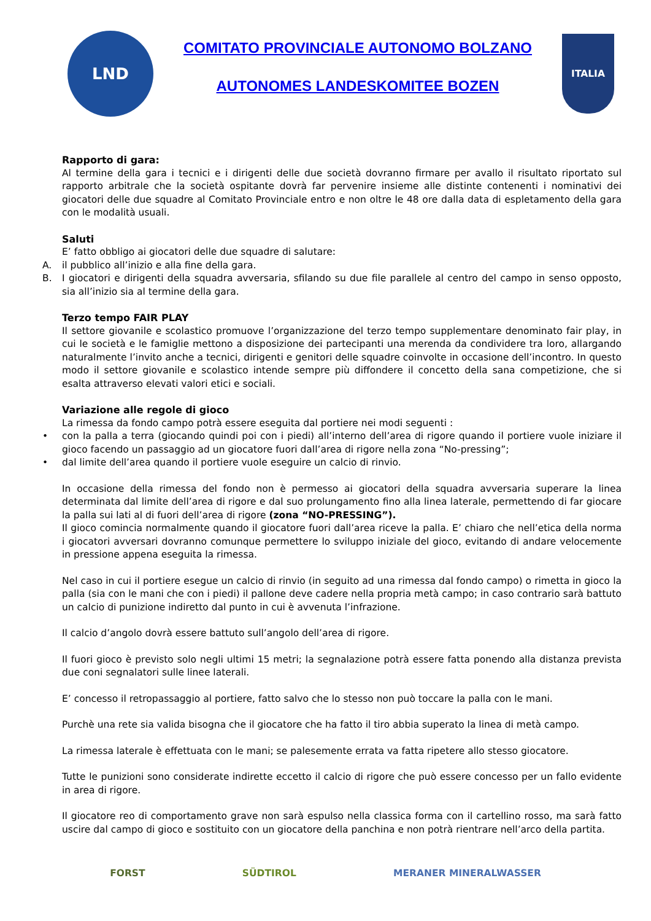LND
COMITATO PROVINCIALE AUTONOMO BOLZANO
AUTONOMES LANDESKOMITEE BOZEN
ITALIA
Rapporto di gara:
Al termine della gara i tecnici e i dirigenti delle due società dovranno firmare per avallo il risultato riportato sul rapporto arbitrale che la società ospitante dovrà far pervenire insieme alle distinte contenenti i nominativi dei giocatori delle due squadre al Comitato Provinciale entro e non oltre le 48 ore dalla data di espletamento della gara con le modalità usuali.
Saluti
E’ fatto obbligo ai giocatori delle due squadre di salutare:
A. il pubblico all’inizio e alla fine della gara.
B. I giocatori e dirigenti della squadra avversaria, sfilando su due file parallele al centro del campo in senso opposto, sia all’inizio sia al termine della gara.
Terzo tempo FAIR PLAY
Il settore giovanile e scolastico promuove l’organizzazione del terzo tempo supplementare denominato fair play, in cui le società e le famiglie mettono a disposizione dei partecipanti una merenda da condividere tra loro, allargando naturalmente l’invito anche a tecnici, dirigenti e genitori delle squadre coinvolte in occasione dell’incontro. In questo modo il settore giovanile e scolastico intende sempre più diffondere il concetto della sana competizione, che si esalta attraverso elevati valori etici e sociali.
Variazione alle regole di gioco
La rimessa da fondo campo potrà essere eseguita dal portiere nei modi seguenti :
• con la palla a terra (giocando quindi poi con i piedi) all’interno dell’area di rigore quando il portiere vuole iniziare il gioco facendo un passaggio ad un giocatore fuori dall’area di rigore nella zona “No-pressing”;
• dal limite dell’area quando il portiere vuole eseguire un calcio di rinvio.
In occasione della rimessa del fondo non è permesso ai giocatori della squadra avversaria superare la linea determinata dal limite dell’area di rigore e dal suo prolungamento fino alla linea laterale, permettendo di far giocare la palla sui lati al di fuori dell’area di rigore (zona “NO-PRESSING”).
Il gioco comincia normalmente quando il giocatore fuori dall’area riceve la palla. E’ chiaro che nell’etica della norma i giocatori avversari dovranno comunque permettere lo sviluppo iniziale del gioco, evitando di andare velocemente in pressione appena eseguita la rimessa.
Nel caso in cui il portiere esegue un calcio di rinvio (in seguito ad una rimessa dal fondo campo) o rimetta in gioco la palla (sia con le mani che con i piedi) il pallone deve cadere nella propria metà campo; in caso contrario sarà battuto un calcio di punizione indiretto dal punto in cui è avvenuta l’infrazione.
Il calcio d’angolo dovrà essere battuto sull’angolo dell’area di rigore.
Il fuori gioco è previsto solo negli ultimi 15 metri; la segnalazione potrà essere fatta ponendo alla distanza prevista due coni segnalatori sulle linee laterali.
E’ concesso il retropassaggio al portiere, fatto salvo che lo stesso non può toccare la palla con le mani.
Purchè una rete sia valida bisogna che il giocatore che ha fatto il tiro abbia superato la linea di metà campo.
La rimessa laterale è effettuata con le mani; se palesemente errata va fatta ripetere allo stesso giocatore.
Tutte le punizioni sono considerate indirette eccetto il calcio di rigore che può essere concesso per un fallo evidente in area di rigore.
Il giocatore reo di comportamento grave non sarà espulso nella classica forma con il cartellino rosso, ma sarà fatto uscire dal campo di gioco e sostituito con un giocatore della panchina e non potrà rientrare nell’arco della partita.
FORST SÜDTIROL MERANER MINERALWASSER